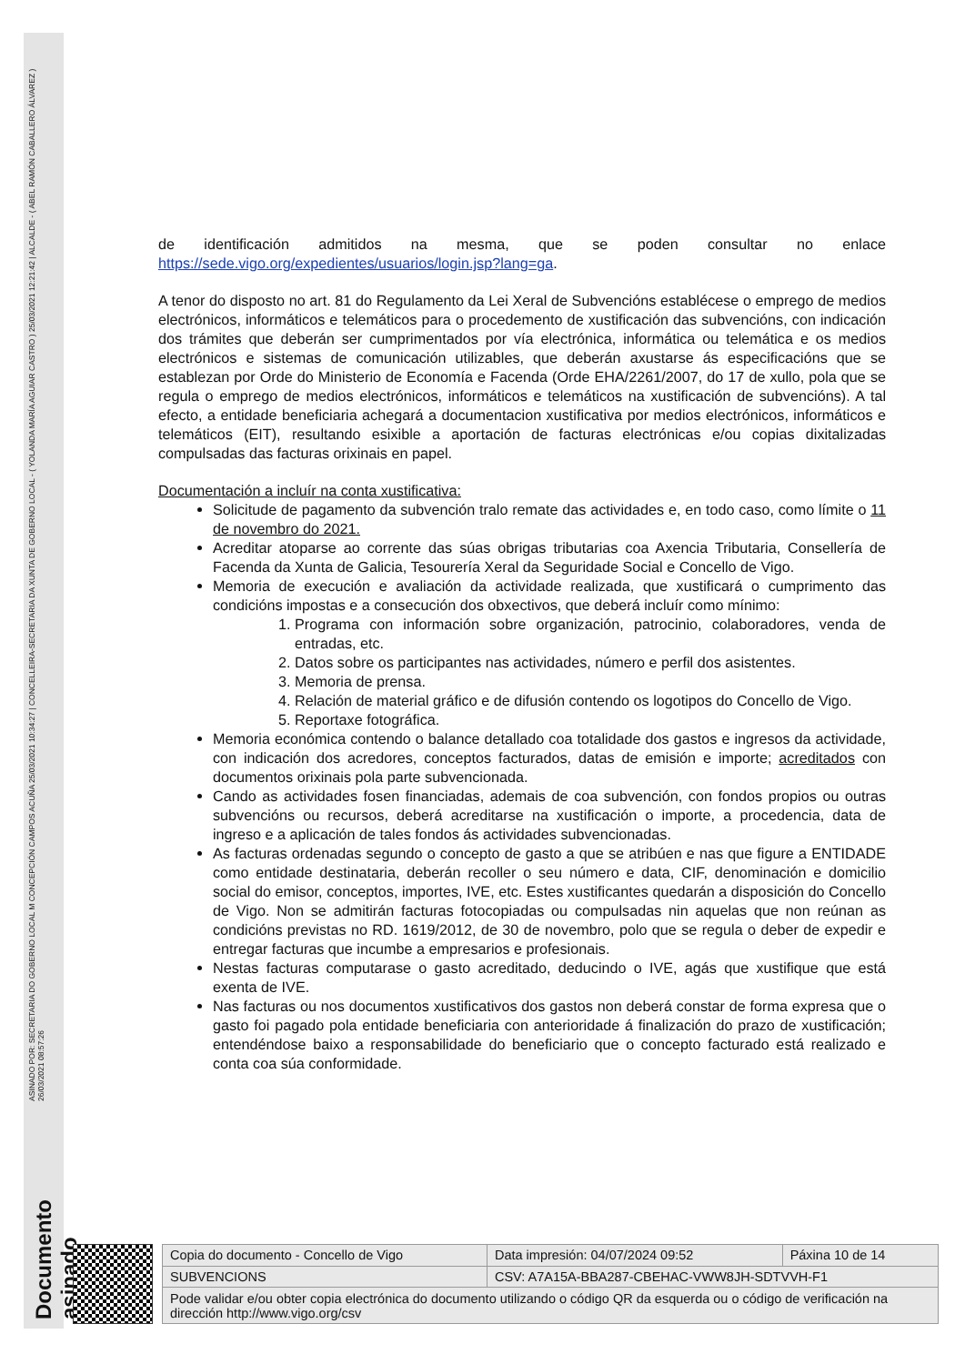Documento asinado ASINADO POR: SECRETARIA DO GOBERNO LOCAL M CONCEPCIÓN CAMPOS ACUÑA 25/03/2021 10:34:27 | CONCELLEIRA-SECRETARIA DA XUNTA DE GOBERNO LOCAL - ( YOLANDA MARÍA AGUIAR CASTRO ) 25/03/2021 12:21:42 | ALCALDE - ( ABEL RAMÓN CABALLERO ÁLVAREZ ) 26/03/2021 08:57:26
de identificación admitidos na mesma, que se poden consultar no enlace https://sede.vigo.org/expedientes/usuarios/login.jsp?lang=ga.
A tenor do disposto no art. 81 do Regulamento da Lei Xeral de Subvencións establécese o emprego de medios electrónicos, informáticos e telemáticos para o procedemento de xustificación das subvencións, con indicación dos trámites que deberán ser cumprimentados por vía electrónica, informática ou telemática e os medios electrónicos e sistemas de comunicación utilizables, que deberán axustarse ás especificacións que se establezan por Orde do Ministerio de Economía e Facenda (Orde EHA/2261/2007, do 17 de xullo, pola que se regula o emprego de medios electrónicos, informáticos e telemáticos na xustificación de subvencións). A tal efecto, a entidade beneficiaria achegará a documentacion xustificativa por medios electrónicos, informáticos e telemáticos (EIT), resultando esixible a aportación de facturas electrónicas e/ou copias dixitalizadas compulsadas das facturas orixinais en papel.
Documentación a incluír na conta xustificativa:
Solicitude de pagamento da subvención tralo remate das actividades e, en todo caso, como límite o 11 de novembro do 2021.
Acreditar atoparse ao corrente das súas obrigas tributarias coa Axencia Tributaria, Consellería de Facenda da Xunta de Galicia, Tesourería Xeral da Seguridade Social e Concello de Vigo.
Memoria de execución e avaliación da actividade realizada, que xustificará o cumprimento das condicións impostas e a consecución dos obxectivos, que deberá incluír como mínimo:
1. Programa con información sobre organización, patrocinio, colaboradores, venda de entradas, etc.
2. Datos sobre os participantes nas actividades, número e perfil dos asistentes.
3. Memoria de prensa.
4. Relación de material gráfico e de difusión contendo os logotipos do Concello de Vigo.
5. Reportaxe fotográfica.
Memoria económica contendo o balance detallado coa totalidade dos gastos e ingresos da actividade, con indicación dos acredores, conceptos facturados, datas de emisión e importe; acreditados con documentos orixinais pola parte subvencionada.
Cando as actividades fosen financiadas, ademais de coa subvención, con fondos propios ou outras subvencións ou recursos, deberá acreditarse na xustificación o importe, a procedencia, data de ingreso e a aplicación de tales fondos ás actividades subvencionadas.
As facturas ordenadas segundo o concepto de gasto a que se atribúen e nas que figure a ENTIDADE como entidade destinataria, deberán recoller o seu número e data, CIF, denominación e domicilio social do emisor, conceptos, importes, IVE, etc. Estes xustificantes quedarán a disposición do Concello de Vigo. Non se admitirán facturas fotocopiadas ou compulsadas nin aquelas que non reúnan as condicións previstas no RD. 1619/2012, de 30 de novembro, polo que se regula o deber de expedir e entregar facturas que incumbe a empresarios e profesionais.
Nestas facturas computarase o gasto acreditado, deducindo o IVE, agás que xustifique que está exenta de IVE.
Nas facturas ou nos documentos xustificativos dos gastos non deberá constar de forma expresa que o gasto foi pagado pola entidade beneficiaria con anterioridade á finalización do prazo de xustificación; entendéndose baixo a responsabilidade do beneficiario que o concepto facturado está realizado e conta coa súa conformidade.
| Copia do documento - Concello de Vigo | Data impresión: 04/07/2024 09:52 | Páxina 10 de 14 |
| SUBVENCIONS | CSV: A7A15A-BBA287-CBEHAC-VWW8JH-SDTVVH-F1 | |
| Pode validar e/ou obter copia electrónica do documento utilizando o código QR da esquerda ou o código de verificación na dirección http://www.vigo.org/csv | | |